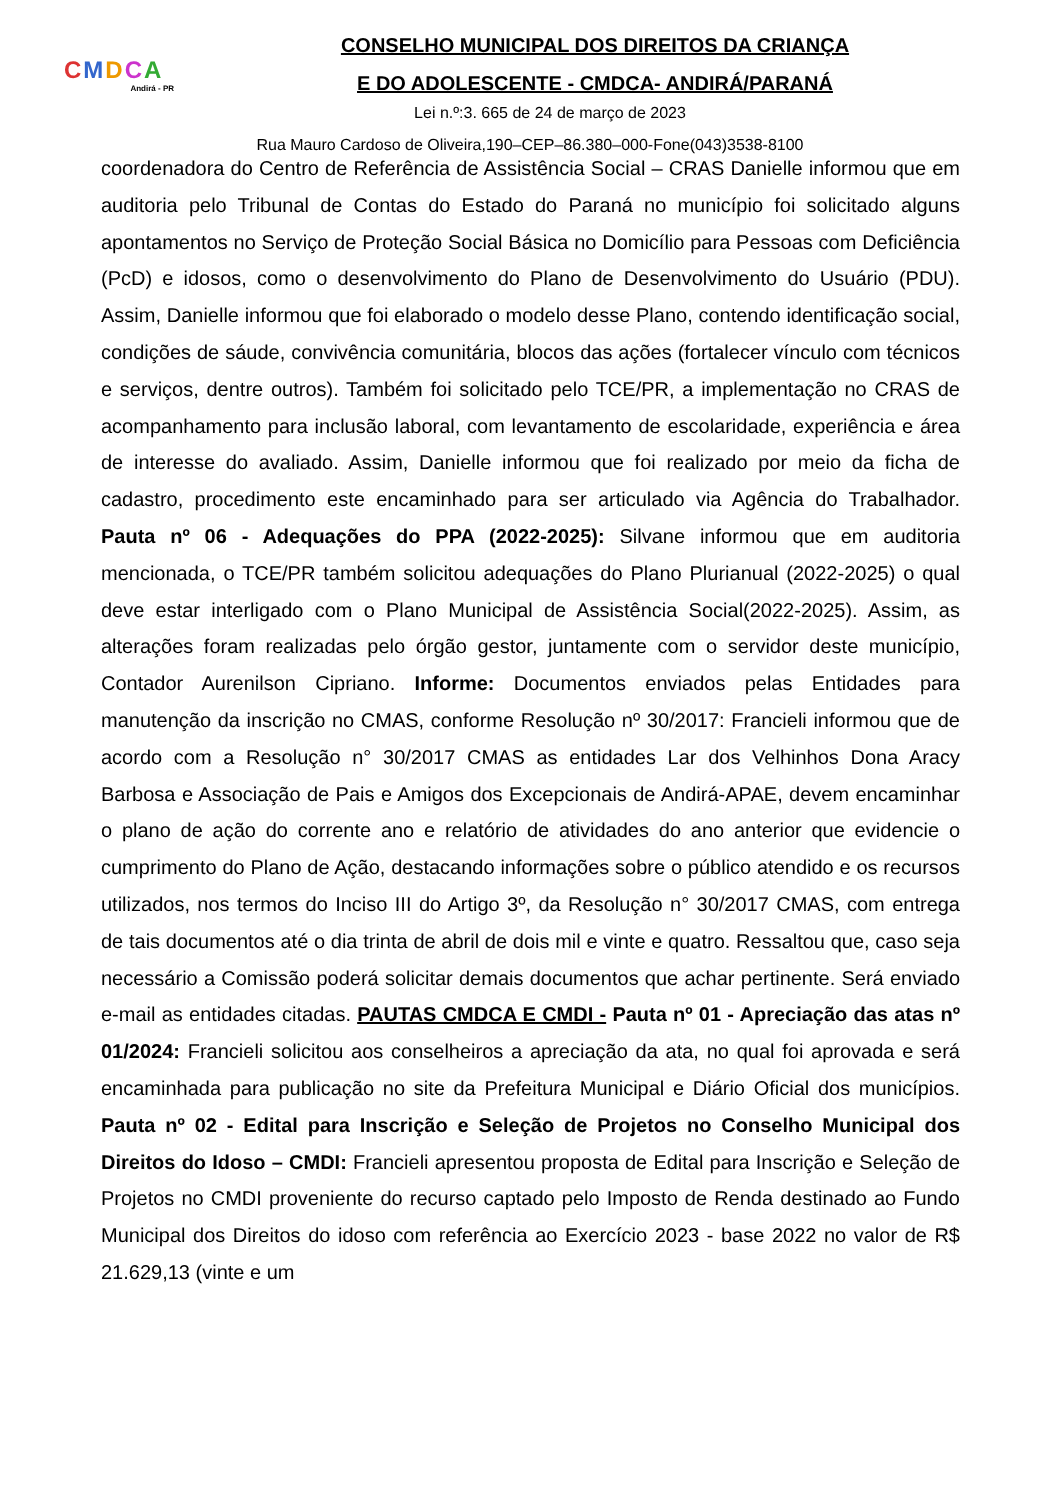CMDCA
Andirá - PR
CONSELHO MUNICIPAL DOS DIREITOS DA CRIANÇA
E DO ADOLESCENTE - CMDCA- ANDIRÁ/PARANÁ
Lei n.º:3. 665 de 24 de março de 2023
Rua Mauro Cardoso de Oliveira,190–CEP–86.380–000-Fone(043)3538-8100
coordenadora do Centro de Referência de Assistência Social – CRAS Danielle informou que em auditoria pelo Tribunal de Contas do Estado do Paraná no município foi solicitado alguns apontamentos no Serviço de Proteção Social Básica no Domicílio para Pessoas com Deficiência (PcD) e idosos, como o desenvolvimento do Plano de Desenvolvimento do Usuário (PDU). Assim, Danielle informou que foi elaborado o modelo desse Plano, contendo identificação social, condições de sáude, convivência comunitária, blocos das ações (fortalecer vínculo com técnicos e serviços, dentre outros). Também foi solicitado pelo TCE/PR, a implementação no CRAS de acompanhamento para inclusão laboral, com levantamento de escolaridade, experiência e área de interesse do avaliado. Assim, Danielle informou que foi realizado por meio da ficha de cadastro, procedimento este encaminhado para ser articulado via Agência do Trabalhador. Pauta nº 06 - Adequações do PPA (2022-2025): Silvane informou que em auditoria mencionada, o TCE/PR também solicitou adequações do Plano Plurianual (2022-2025) o qual deve estar interligado com o Plano Municipal de Assistência Social(2022-2025). Assim, as alterações foram realizadas pelo órgão gestor, juntamente com o servidor deste município, Contador Aurenilson Cipriano. Informe: Documentos enviados pelas Entidades para manutenção da inscrição no CMAS, conforme Resolução nº 30/2017: Francieli informou que de acordo com a Resolução n° 30/2017 CMAS as entidades Lar dos Velhinhos Dona Aracy Barbosa e Associação de Pais e Amigos dos Excepcionais de Andirá-APAE, devem encaminhar o plano de ação do corrente ano e relatório de atividades do ano anterior que evidencie o cumprimento do Plano de Ação, destacando informações sobre o público atendido e os recursos utilizados, nos termos do Inciso III do Artigo 3º, da Resolução n° 30/2017 CMAS, com entrega de tais documentos até o dia trinta de abril de dois mil e vinte e quatro. Ressaltou que, caso seja necessário a Comissão poderá solicitar demais documentos que achar pertinente. Será enviado e-mail as entidades citadas. PAUTAS CMDCA E CMDI - Pauta nº 01 - Apreciação das atas nº 01/2024: Francieli solicitou aos conselheiros a apreciação da ata, no qual foi aprovada e será encaminhada para publicação no site da Prefeitura Municipal e Diário Oficial dos municípios. Pauta nº 02 - Edital para Inscrição e Seleção de Projetos no Conselho Municipal dos Direitos do Idoso – CMDI: Francieli apresentou proposta de Edital para Inscrição e Seleção de Projetos no CMDI proveniente do recurso captado pelo Imposto de Renda destinado ao Fundo Municipal dos Direitos do idoso com referência ao Exercício 2023 - base 2022 no valor de R$ 21.629,13 (vinte e um